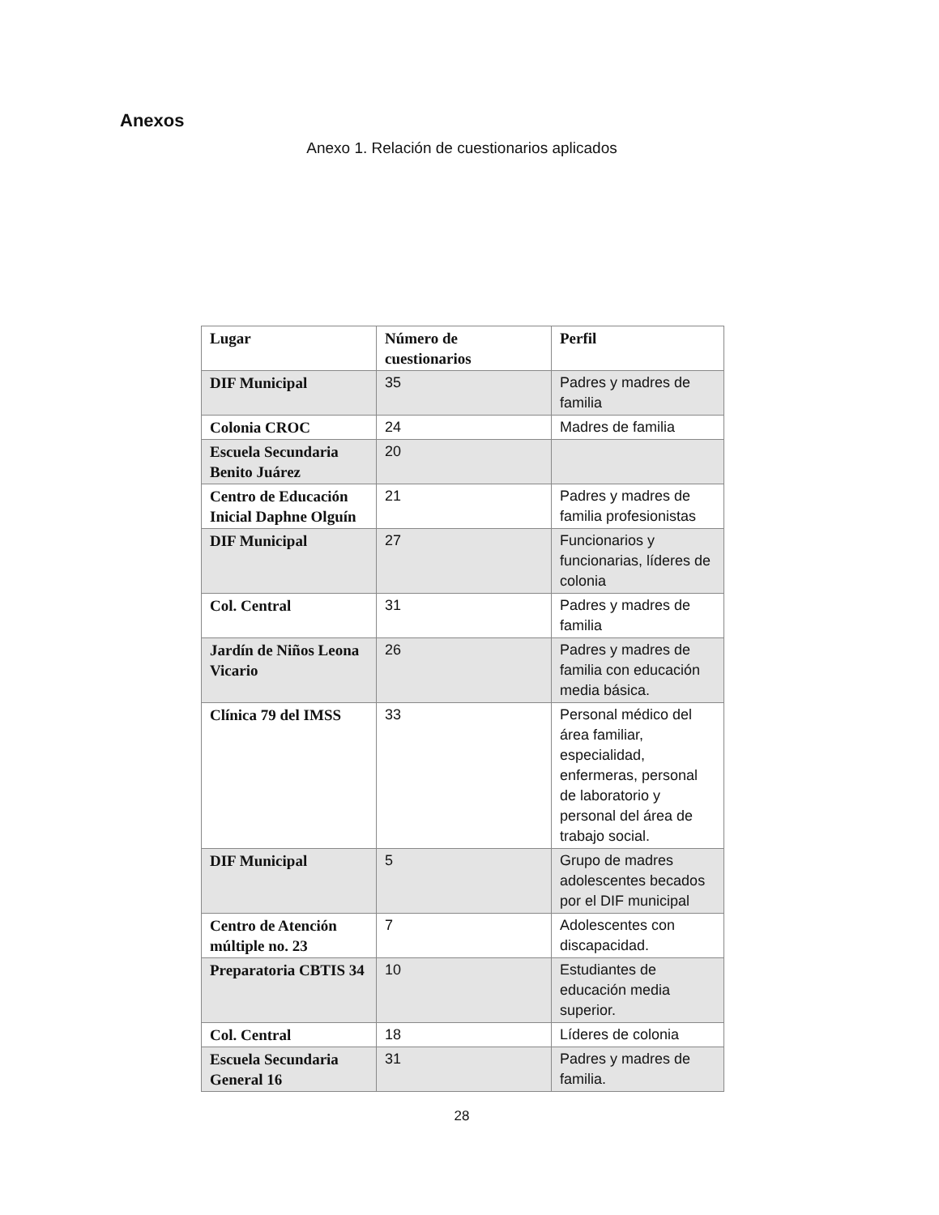Anexos
Anexo 1. Relación de cuestionarios aplicados
| Lugar | Número de cuestionarios | Perfil |
| --- | --- | --- |
| DIF Municipal | 35 | Padres y madres de familia |
| Colonia CROC | 24 | Madres de familia |
| Escuela Secundaria Benito Juárez | 20 | |
| Centro de Educación Inicial Daphne Olguín | 21 | Padres y madres de familia profesionistas |
| DIF Municipal | 27 | Funcionarios y funcionarias, líderes de colonia |
| Col. Central | 31 | Padres y madres de familia |
| Jardín de Niños Leona Vicario | 26 | Padres y madres de familia con educación media básica. |
| Clínica 79 del IMSS | 33 | Personal médico del área familiar, especialidad, enfermeras, personal de laboratorio y personal del área de trabajo social. |
| DIF Municipal | 5 | Grupo de madres adolescentes becados por el DIF municipal |
| Centro de Atención múltiple no. 23 | 7 | Adolescentes con discapacidad. |
| Preparatoria CBTIS 34 | 10 | Estudiantes de educación media superior. |
| Col. Central | 18 | Líderes de colonia |
| Escuela Secundaria General 16 | 31 | Padres y madres de familia. |
28